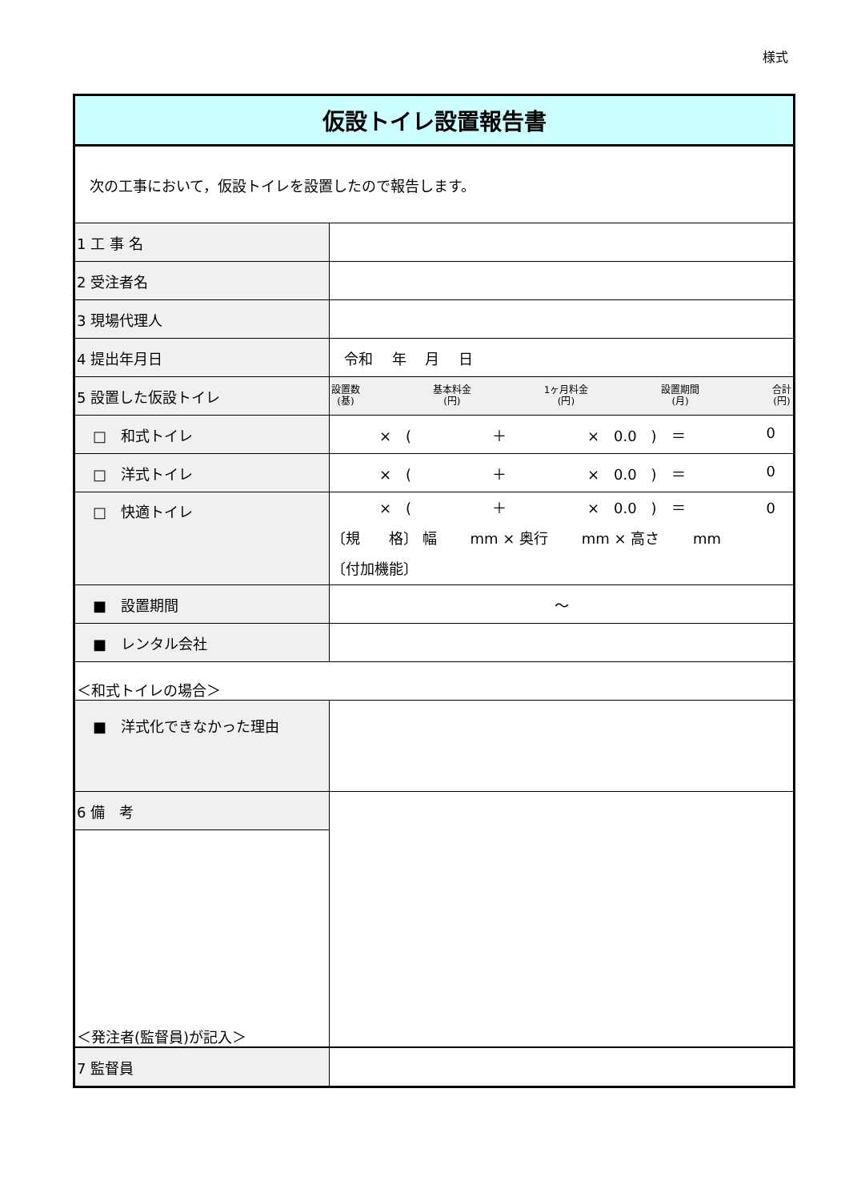様式
| 仮設トイレ設置報告書 | |
| 次の工事において，仮設トイレを設置したので報告します。 | |
| 1 工 事 名 | |
| 2 受注者名 | |
| 3 現場代理人 | |
| 4 提出年月日 | 令和 年 月 日 |
| 5 設置した仮設トイレ | 設置数 (基) 基本料金 (円) 1ヶ月料金 (円) 設置期間 (月) 合計 (円) |
| □ 和式トイレ | × ( ＋ × 0.0 ) ＝ 0 |
| □ 洋式トイレ | × ( ＋ × 0.0 ) ＝ 0 |
| □ 快適トイレ | × ( ＋ × 0.0 ) ＝ 0 〔規 格〕 幅 mm × 奥行 mm × 高さ mm 〔付加機能〕 |
| ■ 設置期間 | ～ |
| ■ レンタル会社 | |
| ＜和式トイレの場合＞ | |
| ■ 洋式化できなかった理由 | |
| 6 備 考 | |
| ＜発注者(監督員)が記入＞ | |
| 7 監督員 | |